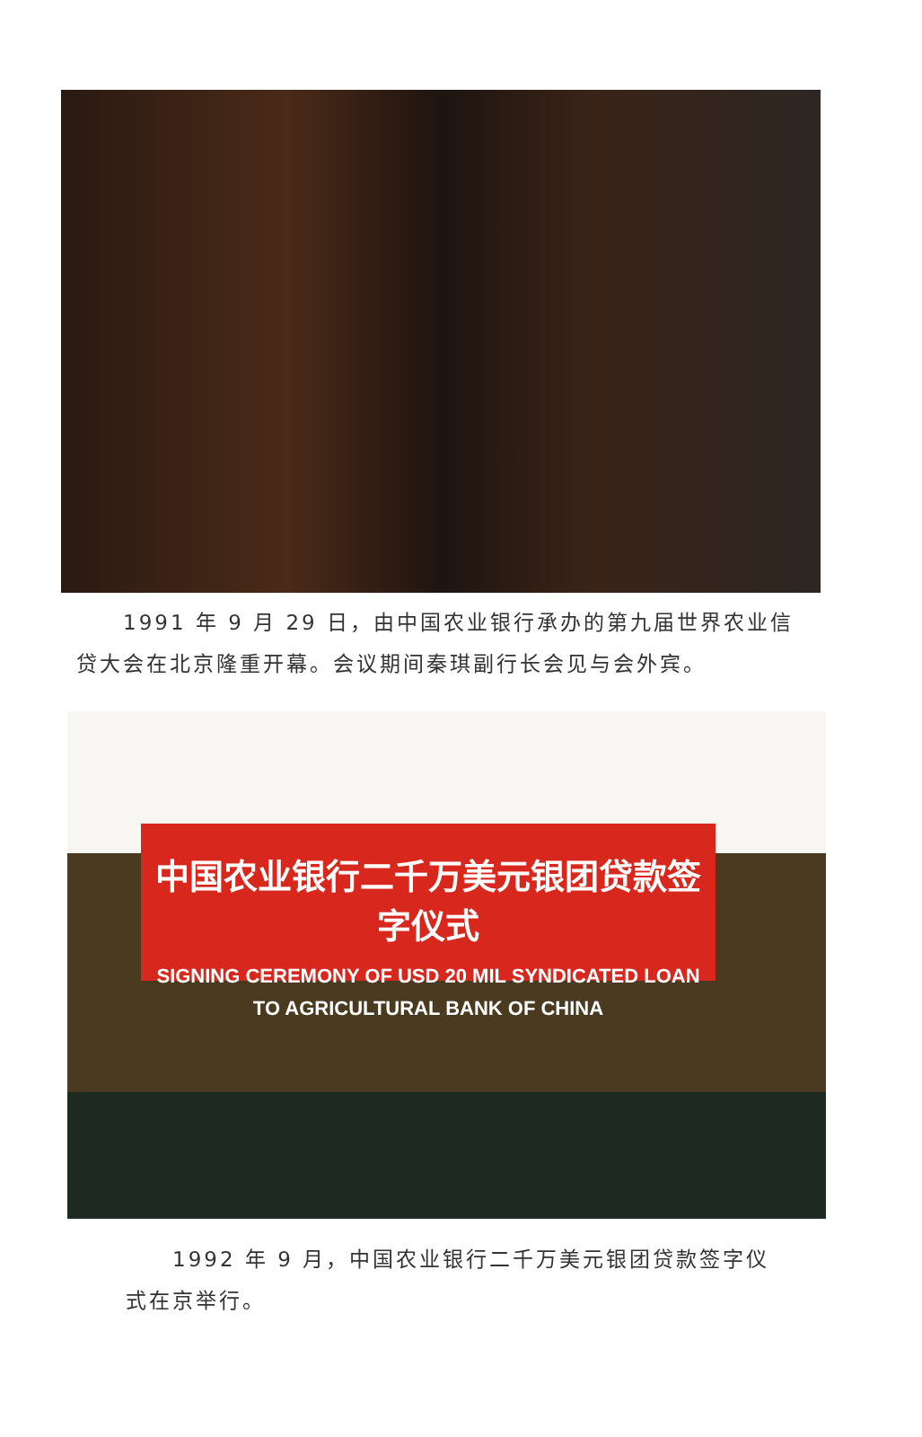1991 年 9 月 29 日，由中国农业银行承办的第九届世界农业信贷大会在北京隆重开幕。会议期间秦琪副行长会见与会外宾。
中国农业银行二千万美元银团贷款签字仪式
SIGNING CEREMONY OF USD 20 MIL SYNDICATED LOAN
TO AGRICULTURAL BANK OF CHINA
　　1992 年 9 月，中国农业银行二千万美元银团贷款签字仪式在京举行。